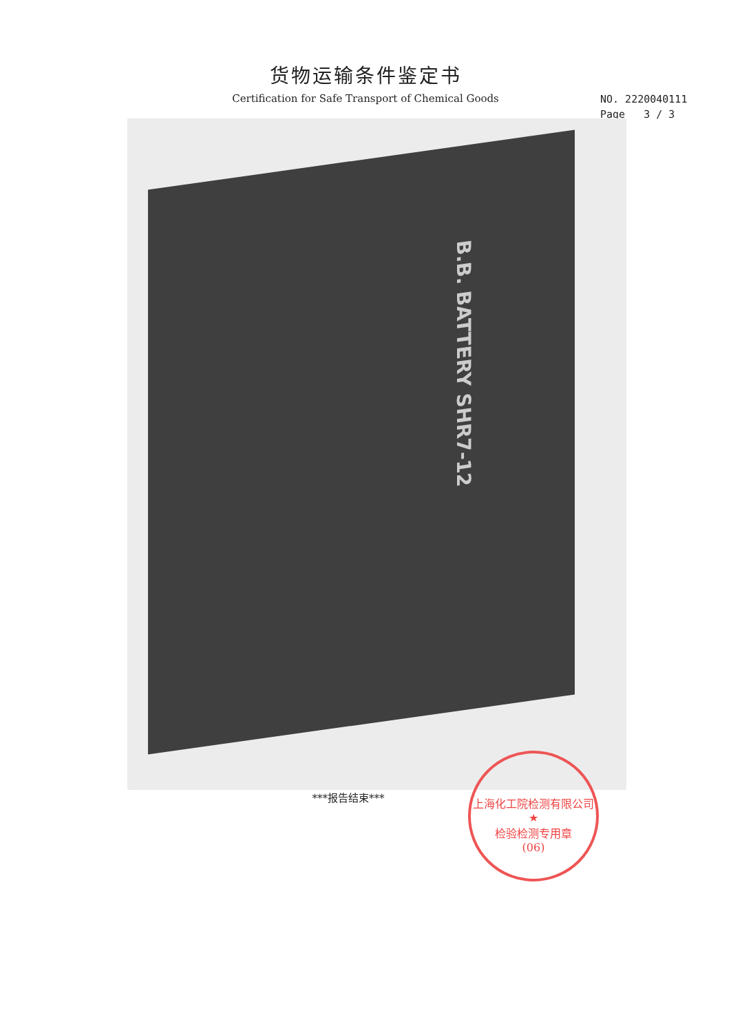货物运输条件鉴定书
Certification for Safe Transport of Chemical Goods
NO. 2220040111
Page 3 / 3
B.B. BATTERY SHR7-12
***报告结束***
上海化工院检测有限公司
★
检验检测专用章
(06)